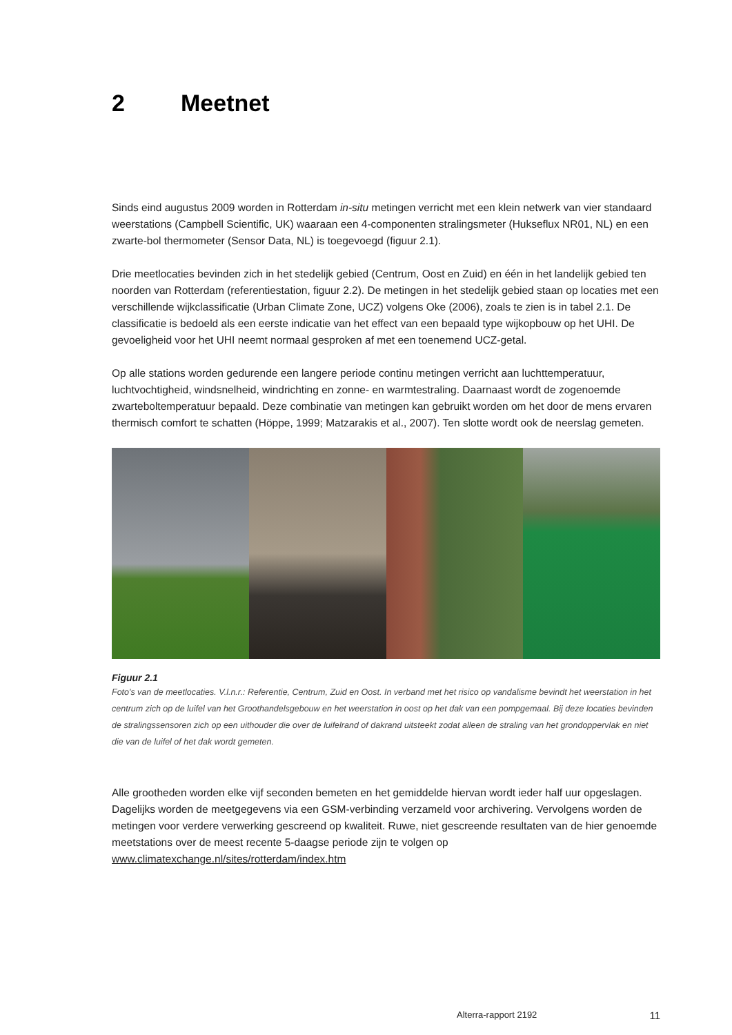2 Meetnet
Sinds eind augustus 2009 worden in Rotterdam in-situ metingen verricht met een klein netwerk van vier standaard weerstations (Campbell Scientific, UK) waaraan een 4-componenten stralingsmeter (Hukseflux NR01, NL) en een zwarte-bol thermometer (Sensor Data, NL) is toegevoegd (figuur 2.1).
Drie meetlocaties bevinden zich in het stedelijk gebied (Centrum, Oost en Zuid) en één in het landelijk gebied ten noorden van Rotterdam (referentiestation, figuur 2.2). De metingen in het stedelijk gebied staan op locaties met een verschillende wijkclassificatie (Urban Climate Zone, UCZ) volgens Oke (2006), zoals te zien is in tabel 2.1. De classificatie is bedoeld als een eerste indicatie van het effect van een bepaald type wijkopbouw op het UHI. De gevoeligheid voor het UHI neemt normaal gesproken af met een toenemend UCZ-getal.
Op alle stations worden gedurende een langere periode continu metingen verricht aan luchttemperatuur, luchtvochtigheid, windsnelheid, windrichting en zonne- en warmtestraling. Daarnaast wordt de zogenoemde zwarteboltemperatuur bepaald. Deze combinatie van metingen kan gebruikt worden om het door de mens ervaren thermisch comfort te schatten (Höppe, 1999; Matzarakis et al., 2007). Ten slotte wordt ook de neerslag gemeten.
Figuur 2.1
Foto's van de meetlocaties. V.l.n.r.: Referentie, Centrum, Zuid en Oost. In verband met het risico op vandalisme bevindt het weerstation in het centrum zich op de luifel van het Groothandelsgebouw en het weerstation in oost op het dak van een pompgemaal. Bij deze locaties bevinden de stralingssensoren zich op een uithouder die over de luifelrand of dakrand uitsteekt zodat alleen de straling van het grondoppervlak en niet die van de luifel of het dak wordt gemeten.
Alle grootheden worden elke vijf seconden bemeten en het gemiddelde hiervan wordt ieder half uur opgeslagen. Dagelijks worden de meetgegevens via een GSM-verbinding verzameld voor archivering. Vervolgens worden de metingen voor verdere verwerking gescreend op kwaliteit. Ruwe, niet gescreende resultaten van de hier genoemde meetstations over de meest recente 5-daagse periode zijn te volgen op www.climatexchange.nl/sites/rotterdam/index.htm
Alterra-rapport 2192 11